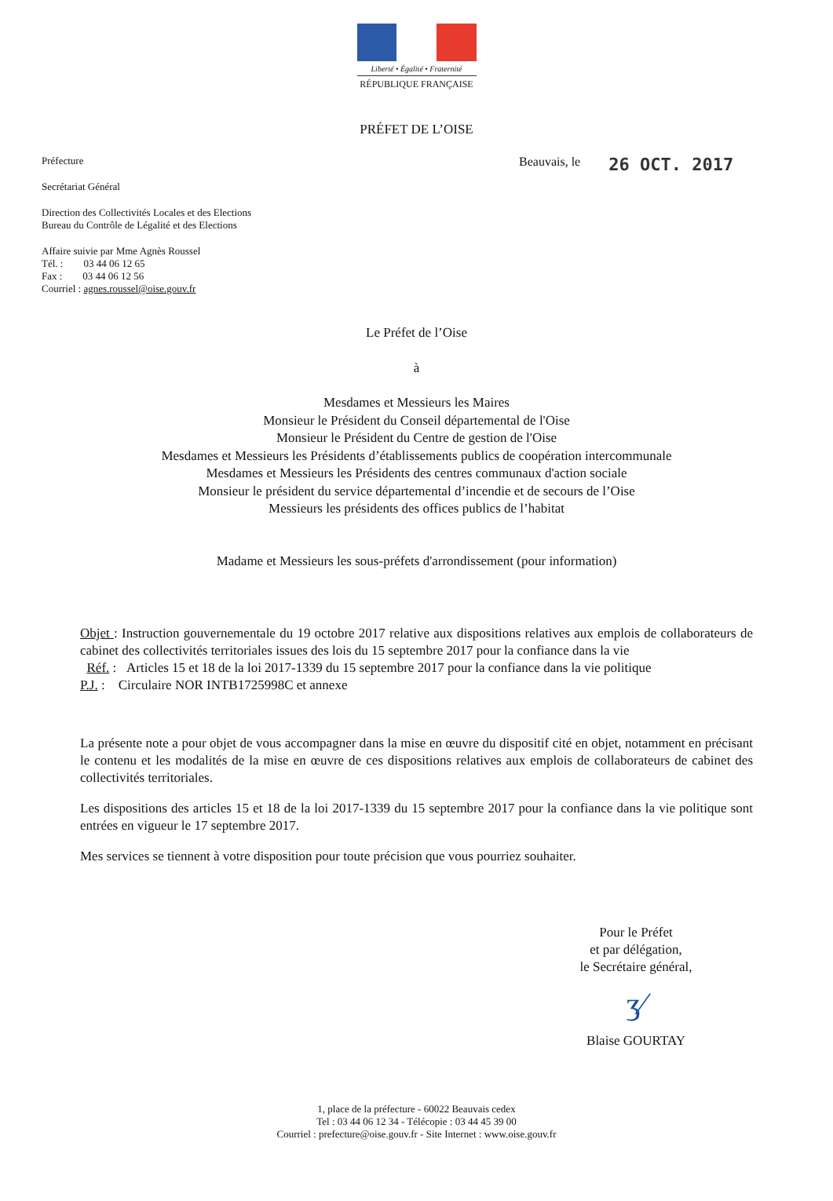Liberté • Égalité • Fraternité
RÉPUBLIQUE FRANÇAISE
PRÉFET DE L’OISE
Préfecture
Secrétariat Général
Direction des Collectivités Locales et des Elections
Bureau du Contrôle de Légalité et des Elections
Affaire suivie par Mme Agnès Roussel
Tél. : 03 44 06 12 65
Fax : 03 44 06 12 56
Courriel : agnes.roussel@oise.gouv.fr
Beauvais, le
26 OCT. 2017
Le Préfet de l’Oise
à
Mesdames et Messieurs les Maires
Monsieur le Président du Conseil départemental de l'Oise
Monsieur le Président du Centre de gestion de l'Oise
Mesdames et Messieurs les Présidents d’établissements publics de coopération intercommunale
Mesdames et Messieurs les Présidents des centres communaux d'action sociale
Monsieur le président du service départemental d’incendie et de secours de l’Oise
Messieurs les présidents des offices publics de l’habitat
Madame et Messieurs les sous-préfets d'arrondissement (pour information)
Objet : Instruction gouvernementale du 19 octobre 2017 relative aux dispositions relatives aux emplois de collaborateurs de cabinet des collectivités territoriales issues des lois du 15 septembre 2017 pour la confiance dans la vie
Réf. : Articles 15 et 18 de la loi 2017-1339 du 15 septembre 2017 pour la confiance dans la vie politique
P.J. : Circulaire NOR INTB1725998C et annexe
La présente note a pour objet de vous accompagner dans la mise en œuvre du dispositif cité en objet, notamment en précisant le contenu et les modalités de la mise en œuvre de ces dispositions relatives aux emplois de collaborateurs de cabinet des collectivités territoriales.
Les dispositions des articles 15 et 18 de la loi 2017-1339 du 15 septembre 2017 pour la confiance dans la vie politique sont entrées en vigueur le 17 septembre 2017.
Mes services se tiennent à votre disposition pour toute précision que vous pourriez souhaiter.
Pour le Préfet
et par délégation,
le Secrétaire général,
ʒ⁄
Blaise GOURTAY
1, place de la préfecture - 60022 Beauvais cedex
Tel : 03 44 06 12 34 - Télécopie : 03 44 45 39 00
Courriel : prefecture@oise.gouv.fr - Site Internet : www.oise.gouv.fr